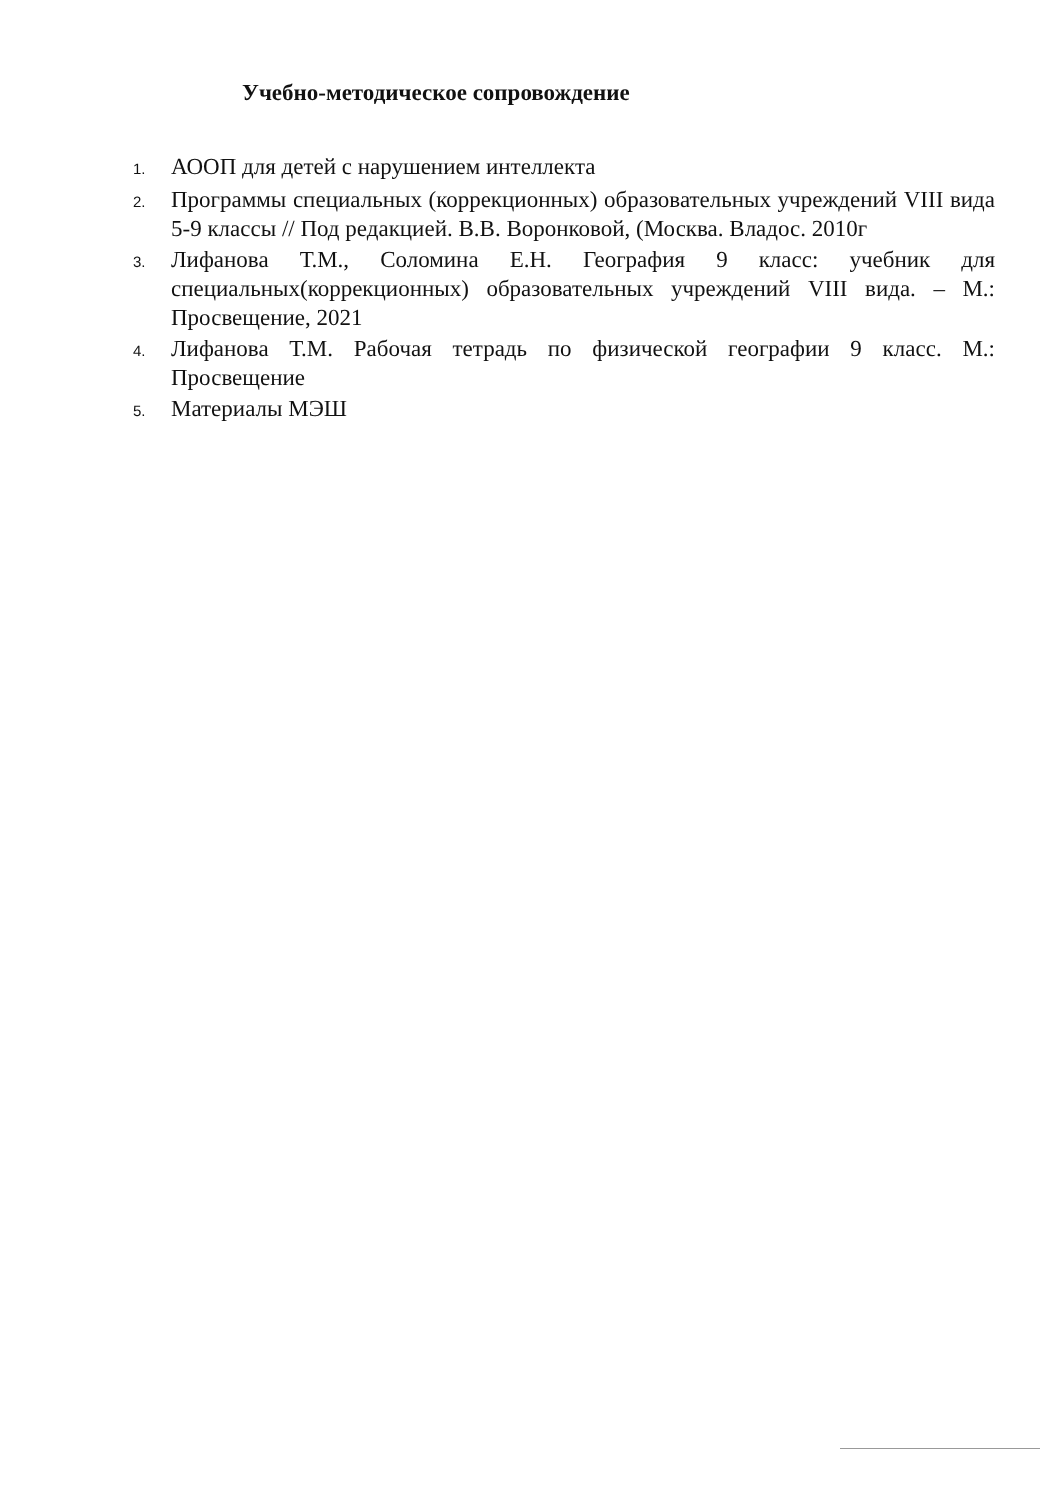Учебно-методическое сопровождение
1. АООП для детей с нарушением интеллекта
2. Программы специальных (коррекционных) образовательных учреждений VIII вида 5-9 классы // Под редакцией. В.В. Воронковой, (Москва. Владос. 2010г
3. Лифанова Т.М., Соломина Е.Н. География 9 класс: учебник для специальных(коррекционных) образовательных учреждений VIII вида. – М.: Просвещение, 2021
4. Лифанова Т.М. Рабочая тетрадь по физической географии 9 класс. М.: Просвещение
5. Материалы МЭШ